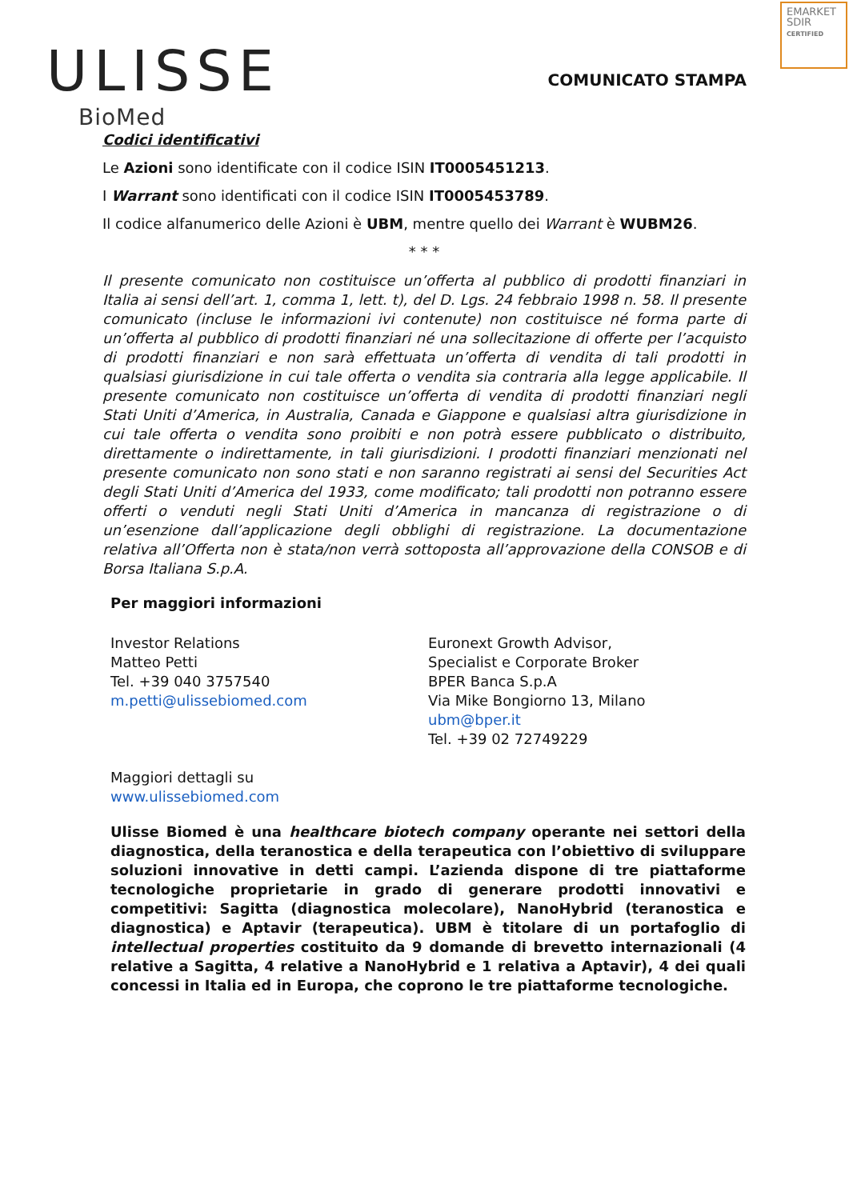ULISSE
BioMed
EMARKET SDIR
CERTIFIED
COMUNICATO STAMPA
Codici identificativi
Le Azioni sono identificate con il codice ISIN IT0005451213.
I Warrant sono identificati con il codice ISIN IT0005453789.
Il codice alfanumerico delle Azioni è UBM, mentre quello dei Warrant è WUBM26.
* * *
Il presente comunicato non costituisce un’offerta al pubblico di prodotti finanziari in Italia ai sensi dell’art. 1, comma 1, lett. t), del D. Lgs. 24 febbraio 1998 n. 58. Il presente comunicato (incluse le informazioni ivi contenute) non costituisce né forma parte di un’offerta al pubblico di prodotti finanziari né una sollecitazione di offerte per l’acquisto di prodotti finanziari e non sarà effettuata un’offerta di vendita di tali prodotti in qualsiasi giurisdizione in cui tale offerta o vendita sia contraria alla legge applicabile. Il presente comunicato non costituisce un’offerta di vendita di prodotti finanziari negli Stati Uniti d’America, in Australia, Canada e Giappone e qualsiasi altra giurisdizione in cui tale offerta o vendita sono proibiti e non potrà essere pubblicato o distribuito, direttamente o indirettamente, in tali giurisdizioni. I prodotti finanziari menzionati nel presente comunicato non sono stati e non saranno registrati ai sensi del Securities Act degli Stati Uniti d’America del 1933, come modificato; tali prodotti non potranno essere offerti o venduti negli Stati Uniti d’America in mancanza di registrazione o di un’esenzione dall’applicazione degli obblighi di registrazione. La documentazione relativa all’Offerta non è stata/non verrà sottoposta all’approvazione della CONSOB e di Borsa Italiana S.p.A.
Per maggiori informazioni
Investor Relations
Matteo Petti
Tel. +39 040 3757540
m.petti@ulissebiomed.com
Euronext Growth Advisor,
Specialist e Corporate Broker
BPER Banca S.p.A
Via Mike Bongiorno 13, Milano
ubm@bper.it
Tel. +39 02 72749229
Maggiori dettagli su
www.ulissebiomed.com
Ulisse Biomed è una healthcare biotech company operante nei settori della diagnostica, della teranostica e della terapeutica con l’obiettivo di sviluppare soluzioni innovative in detti campi. L’azienda dispone di tre piattaforme tecnologiche proprietarie in grado di generare prodotti innovativi e competitivi: Sagitta (diagnostica molecolare), NanoHybrid (teranostica e diagnostica) e Aptavir (terapeutica). UBM è titolare di un portafoglio di intellectual properties costituito da 9 domande di brevetto internazionali (4 relative a Sagitta, 4 relative a NanoHybrid e 1 relativa a Aptavir), 4 dei quali concessi in Italia ed in Europa, che coprono le tre piattaforme tecnologiche.